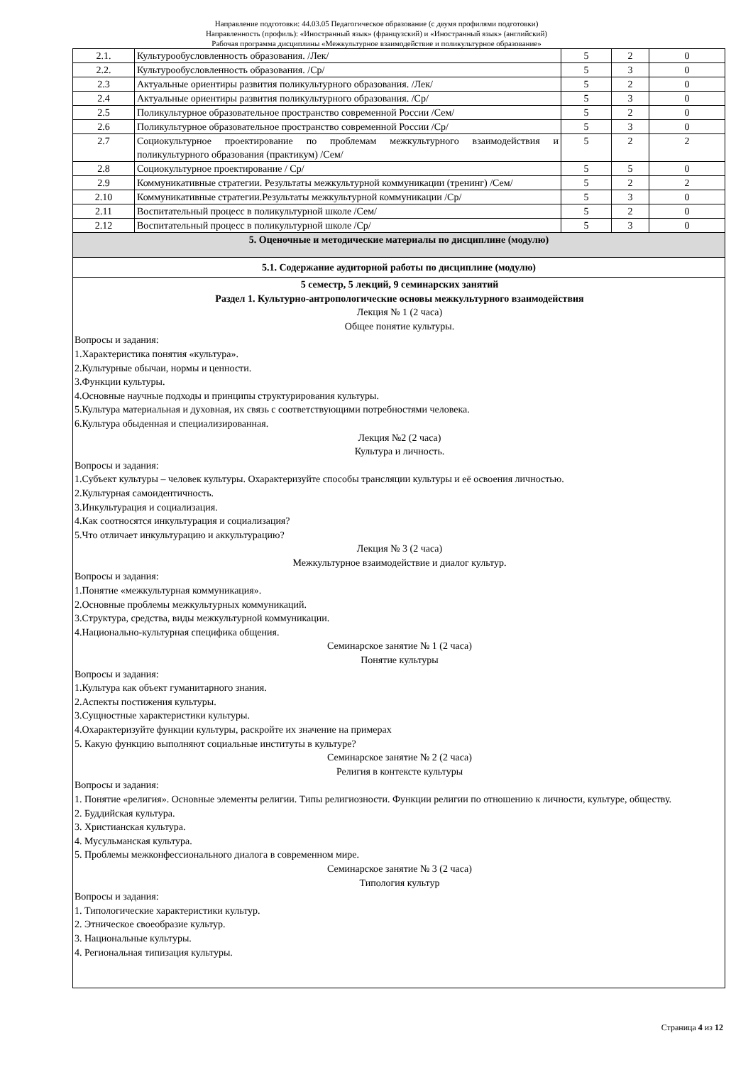Направление подготовки: 44.03.05 Педагогическое образование (с двумя профилями подготовки)
Направленность (профиль): «Иностранный язык» (французский) и «Иностранный язык» (английский)
Рабочая программа дисциплины «Межкультурное взаимодействие и поликультурное образование»
| 2.1. | Культурообусловленность образования. /Лек/ | 5 | 2 | 0 |
| 2.2. | Культурообусловленность образования. /Ср/ | 5 | 3 | 0 |
| 2.3 | Актуальные ориентиры развития поликультурного образования. /Лек/ | 5 | 2 | 0 |
| 2.4 | Актуальные ориентиры развития поликультурного образования. /Ср/ | 5 | 3 | 0 |
| 2.5 | Поликультурное образовательное пространство современной России /Сем/ | 5 | 2 | 0 |
| 2.6 | Поликультурное образовательное пространство современной России /Ср/ | 5 | 3 | 0 |
| 2.7 | Социокультурное проектирование по проблемам межкультурного взаимодействия и поликультурного образования (практикум) /Сем/ | 5 | 2 | 2 |
| 2.8 | Социокультурное проектирование / Ср/ | 5 | 5 | 0 |
| 2.9 | Коммуникативные стратегии. Результаты межкультурной коммуникации (тренинг) /Сем/ | 5 | 2 | 2 |
| 2.10 | Коммуникативные стратегии.Результаты межкультурной коммуникации /Ср/ | 5 | 3 | 0 |
| 2.11 | Воспитательный процесс в поликультурной школе /Сем/ | 5 | 2 | 0 |
| 2.12 | Воспитательный процесс в поликультурной школе /Ср/ | 5 | 3 | 0 |
| 5. Оценочные и методические материалы по дисциплине (модулю) | | | | |
| 5.1. Содержание аудиторной работы по дисциплине (модулю) | | | | |
| 5 семестр, 5 лекций, 9 семинарских занятий Раздел 1. Культурно-антропологические основы межкультурного взаимодействия Лекция № 1 (2 часа) Общее понятие культуры. Вопросы и задания: 1.Характеристика понятия «культура». 2.Культурные обычаи, нормы и ценности. 3.Функции культуры. 4.Основные научные подходы и принципы структурирования культуры. 5.Культура материальная и духовная, их связь с соответствующими потребностями человека. 6.Культура обыденная и специализированная. Лекция №2 (2 часа) Культура и личность. Вопросы и задания: 1.Субъект культуры – человек культуры. Охарактеризуйте способы трансляции культуры и её освоения личностью. 2.Культурная самоидентичность. 3.Инкультурация и социализация. 4.Как соотносятся инкультурация и социализация? 5.Что отличает инкультурацию и аккультурацию? Лекция № 3 (2 часа) Межкультурное взаимодействие и диалог культур. Вопросы и задания: 1.Понятие «межкультурная коммуникация». 2.Основные проблемы межкультурных коммуникаций. 3.Структура, средства, виды межкультурной коммуникации. 4.Национально-культурная специфика общения. Семинарское занятие № 1 (2 часа) Понятие культуры Вопросы и задания: 1.Культура как объект гуманитарного знания. 2.Аспекты постижения культуры. 3.Сущностные характеристики культуры. 4.Охарактеризуйте функции культуры, раскройте их значение на примерах 5. Какую функцию выполняют социальные институты в культуре? Семинарское занятие № 2 (2 часа) Религия в контексте культуры Вопросы и задания: 1. Понятие «религия». Основные элементы религии. Типы религиозности. Функции религии по отношению к личности, культуре, обществу. 2. Буддийская культура. 3. Христианская культура. 4. Мусульманская культура. 5. Проблемы межконфессионального диалога в современном мире. Семинарское занятие № 3 (2 часа) Типология культур Вопросы и задания: 1. Типологические характеристики культур. 2. Этническое своеобразие культур. 3. Национальные культуры. 4. Региональная типизация культуры. | | | | |
Страница 4 из 12